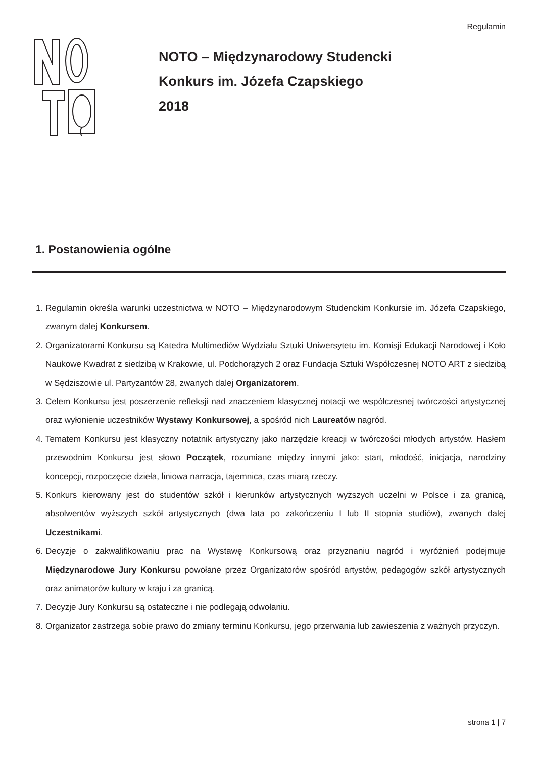Regulamin
NOTO – Międzynarodowy Studencki
Konkurs im. Józefa Czapskiego
2018
1. Postanowienia ogólne
1. Regulamin określa warunki uczestnictwa w NOTO – Międzynarodowym Studenckim Konkursie im. Józefa Czapskiego, zwanym dalej Konkursem.
2. Organizatorami Konkursu są Katedra Multimediów Wydziału Sztuki Uniwersytetu im. Komisji Edukacji Narodowej i Koło Naukowe Kwadrat z siedzibą w Krakowie, ul. Podchorążych 2 oraz Fundacja Sztuki Współczesnej NOTO ART z siedzibą w Sędziszowie ul. Partyzantów 28, zwanych dalej Organizatorem.
3. Celem Konkursu jest poszerzenie refleksji nad znaczeniem klasycznej notacji we współczesnej twórczości artystycznej oraz wyłonienie uczestników Wystawy Konkursowej, a spośród nich Laureatów nagród.
4. Tematem Konkursu jest klasyczny notatnik artystyczny jako narzędzie kreacji w twórczości młodych artystów. Hasłem przewodnim Konkursu jest słowo Początek, rozumiane między innymi jako: start, młodość, inicjacja, narodziny koncepcji, rozpoczęcie dzieła, liniowa narracja, tajemnica, czas miarą rzeczy.
5. Konkurs kierowany jest do studentów szkół i kierunków artystycznych wyższych uczelni w Polsce i za granicą, absolwentów wyższych szkół artystycznych (dwa lata po zakończeniu I lub II stopnia studiów), zwanych dalej Uczestnikami.
6. Decyzje o zakwalifikowaniu prac na Wystawę Konkursową oraz przyznaniu nagród i wyróżnień podejmuje Międzynarodowe Jury Konkursu powołane przez Organizatorów spośród artystów, pedagogów szkół artystycznych oraz animatorów kultury w kraju i za granicą.
7. Decyzje Jury Konkursu są ostateczne i nie podlegają odwołaniu.
8. Organizator zastrzega sobie prawo do zmiany terminu Konkursu, jego przerwania lub zawieszenia z ważnych przyczyn.
strona 1 | 7